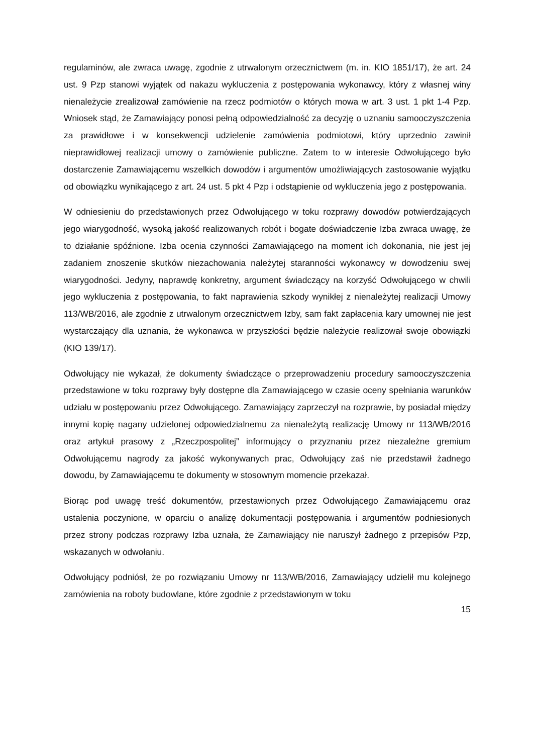regulaminów, ale zwraca uwagę, zgodnie z utrwalonym orzecznictwem (m. in. KIO 1851/17), że art. 24 ust. 9 Pzp stanowi wyjątek od nakazu wykluczenia z postępowania wykonawcy, który z własnej winy nienależycie zrealizował zamówienie na rzecz podmiotów o których mowa w art. 3 ust. 1 pkt 1-4 Pzp. Wniosek stąd, że Zamawiający ponosi pełną odpowiedzialność za decyzję o uznaniu samooczyszczenia za prawidłowe i w konsekwencji udzielenie zamówienia podmiotowi, który uprzednio zawinił nieprawidłowej realizacji umowy o zamówienie publiczne. Zatem to w interesie Odwołującego było dostarczenie Zamawiającemu wszelkich dowodów i argumentów umożliwiających zastosowanie wyjątku od obowiązku wynikającego z art. 24 ust. 5 pkt 4 Pzp i odstąpienie od wykluczenia jego z postępowania.
W odniesieniu do przedstawionych przez Odwołującego w toku rozprawy dowodów potwierdzających jego wiarygodność, wysoką jakość realizowanych robót i bogate doświadczenie Izba zwraca uwagę, że to działanie spóźnione. Izba ocenia czynności Zamawiającego na moment ich dokonania, nie jest jej zadaniem znoszenie skutków niezachowania należytej staranności wykonawcy w dowodzeniu swej wiarygodności. Jedyny, naprawdę konkretny, argument świadczący na korzyść Odwołującego w chwili jego wykluczenia z postępowania, to fakt naprawienia szkody wynikłej z nienależytej realizacji Umowy 113/WB/2016, ale zgodnie z utrwalonym orzecznictwem Izby, sam fakt zapłacenia kary umownej nie jest wystarczający dla uznania, że wykonawca w przyszłości będzie należycie realizował swoje obowiązki (KIO 139/17).
Odwołujący nie wykazał, że dokumenty świadczące o przeprowadzeniu procedury samooczyszczenia przedstawione w toku rozprawy były dostępne dla Zamawiającego w czasie oceny spełniania warunków udziału w postępowaniu przez Odwołującego. Zamawiający zaprzeczył na rozprawie, by posiadał między innymi kopię nagany udzielonej odpowiedzialnemu za nienależytą realizację Umowy nr 113/WB/2016 oraz artykuł prasowy z „Rzeczpospolitej” informujący o przyznaniu przez niezależne gremium Odwołującemu nagrody za jakość wykonywanych prac, Odwołujący zaś nie przedstawił żadnego dowodu, by Zamawiającemu te dokumenty w stosownym momencie przekazał.
Biorąc pod uwagę treść dokumentów, przestawionych przez Odwołującego Zamawiającemu oraz ustalenia poczynione, w oparciu o analizę dokumentacji postępowania i argumentów podniesionych przez strony podczas rozprawy Izba uznała, że Zamawiający nie naruszył żadnego z przepisów Pzp, wskazanych w odwołaniu.
Odwołujący podniósł, że po rozwiązaniu Umowy nr 113/WB/2016, Zamawiający udzielił mu kolejnego zamówienia na roboty budowlane, które zgodnie z przedstawionym w toku
15